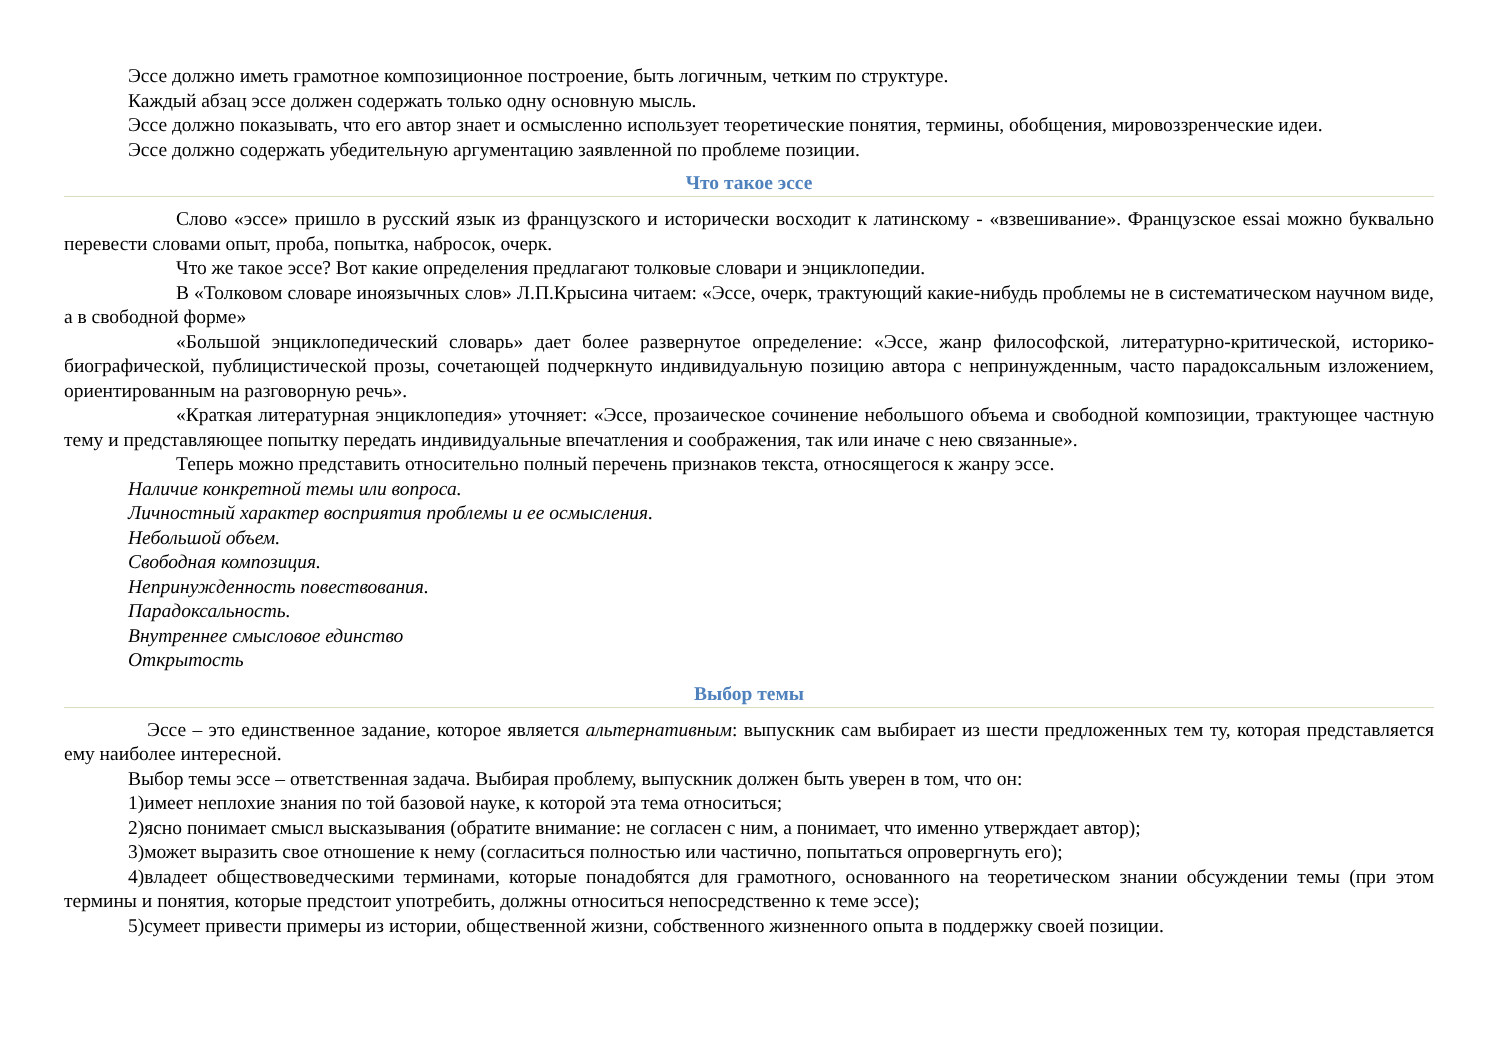Эссе должно иметь грамотное композиционное построение, быть логичным, четким по структуре.
Каждый абзац эссе должен содержать только одну основную мысль.
Эссе должно показывать, что его автор знает и осмысленно использует теоретические понятия, термины, обобщения, мировоззренческие идеи.
Эссе должно содержать убедительную аргументацию заявленной по проблеме позиции.
Что такое эссе
Слово «эссе» пришло в русский язык из французского и исторически восходит к латинскому - «взвешивание». Французское essai можно буквально перевести словами опыт, проба, попытка, набросок, очерк.
Что же такое эссе? Вот какие определения предлагают толковые словари и энциклопедии.
В «Толковом словаре иноязычных слов» Л.П.Крысина читаем: «Эссе, очерк, трактующий какие-нибудь проблемы не в систематическом научном виде, а в свободной форме»
«Большой энциклопедический словарь» дает более развернутое определение: «Эссе, жанр философской, литературно-критической, историко-биографической, публицистической прозы, сочетающей подчеркнуто индивидуальную позицию автора с непринужденным, часто парадоксальным изложением, ориентированным на разговорную речь».
«Краткая литературная энциклопедия» уточняет: «Эссе, прозаическое сочинение небольшого объема и свободной композиции, трактующее частную тему и представляющее попытку передать индивидуальные впечатления и соображения, так или иначе с нею связанные».
Теперь можно представить относительно полный перечень признаков текста, относящегося к жанру эссе.
Наличие конкретной темы или вопроса.
Личностный характер восприятия проблемы и ее осмысления.
Небольшой объем.
Свободная композиция.
Непринужденность повествования.
Парадоксальность.
Внутреннее смысловое единство
Открытость
Выбор темы
Эссе – это единственное задание, которое является альтернативным: выпускник сам выбирает из шести предложенных тем ту, которая представляется ему наиболее интересной.
Выбор темы эссе – ответственная задача. Выбирая проблему, выпускник должен быть уверен в том, что он:
1)имеет неплохие знания по той базовой науке, к которой эта тема относиться;
2)ясно понимает смысл высказывания (обратите внимание: не согласен с ним, а понимает, что именно утверждает автор);
3)может выразить свое отношение к нему (согласиться полностью или частично, попытаться опровергнуть его);
4)владеет обществоведческими терминами, которые понадобятся для грамотного, основанного на теоретическом знании обсуждении темы (при этом термины и понятия, которые предстоит употребить, должны относиться непосредственно к теме эссе);
5)сумеет привести примеры из истории, общественной жизни, собственного жизненного опыта в поддержку своей позиции.